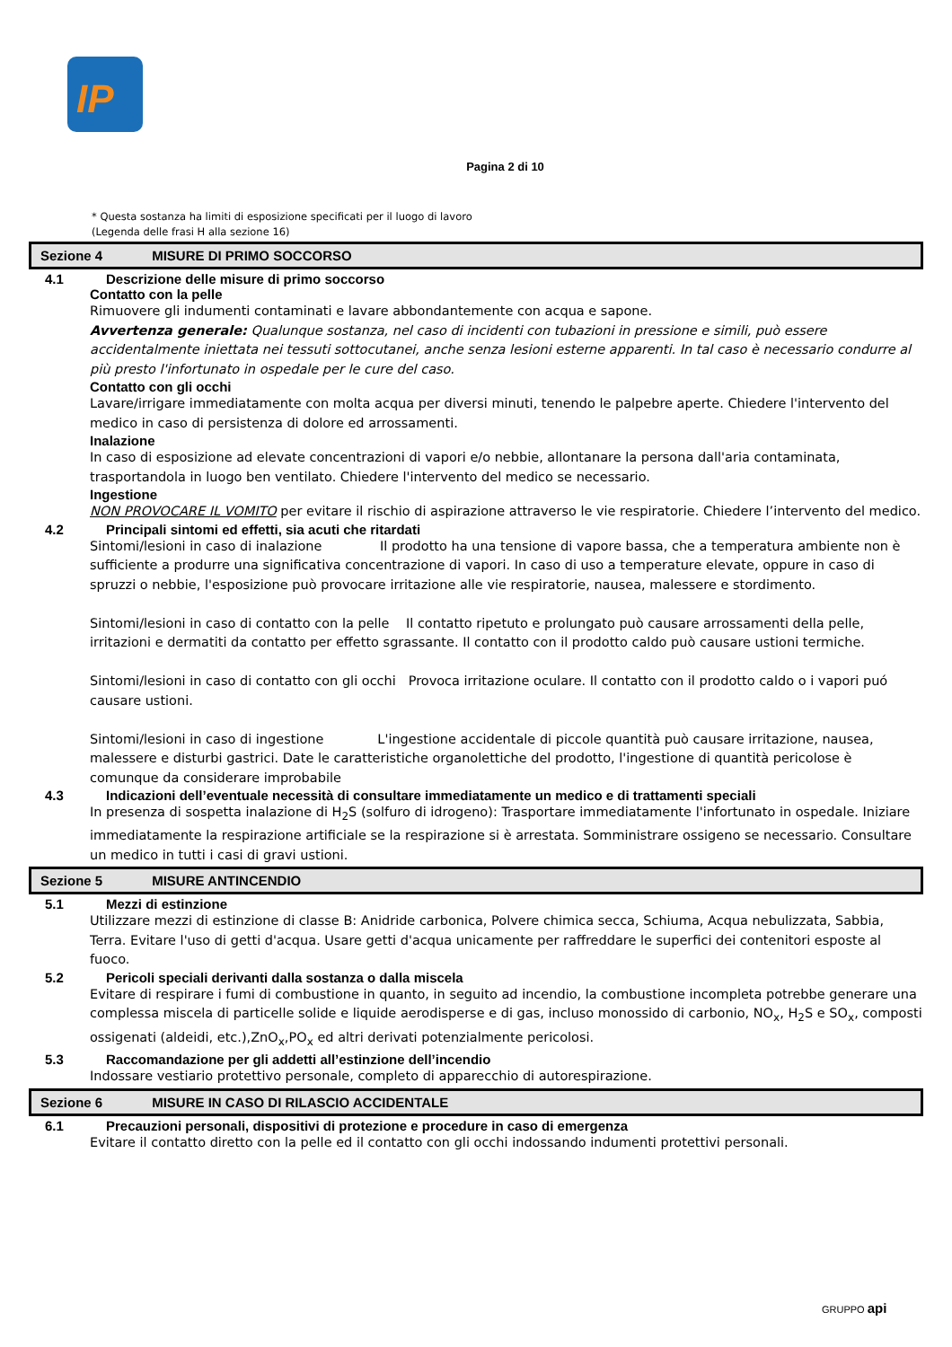IP
Pagina 2 di 10
* Questa sostanza ha limiti di esposizione specificati per il luogo di lavoro
(Legenda delle frasi H alla sezione 16)
Sezione 4 MISURE DI PRIMO SOCCORSO
4.1 Descrizione delle misure di primo soccorso
Contatto con la pelle
Rimuovere gli indumenti contaminati e lavare abbondantemente con acqua e sapone.
Avvertenza generale: Qualunque sostanza, nel caso di incidenti con tubazioni in pressione e simili, può essere accidentalmente iniettata nei tessuti sottocutanei, anche senza lesioni esterne apparenti. In tal caso è necessario condurre al più presto l'infortunato in ospedale per le cure del caso.
Contatto con gli occhi
Lavare/irrigare immediatamente con molta acqua per diversi minuti, tenendo le palpebre aperte. Chiedere l'intervento del medico in caso di persistenza di dolore ed arrossamenti.
Inalazione
In caso di esposizione ad elevate concentrazioni di vapori e/o nebbie, allontanare la persona dall'aria contaminata, trasportandola in luogo ben ventilato. Chiedere l'intervento del medico se necessario.
Ingestione
NON PROVOCARE IL VOMITO per evitare il rischio di aspirazione attraverso le vie respiratorie. Chiedere l’intervento del medico.
4.2 Principali sintomi ed effetti, sia acuti che ritardati
Sintomi/lesioni in caso di inalazione Il prodotto ha una tensione di vapore bassa, che a temperatura ambiente non è sufficiente a produrre una significativa concentrazione di vapori. In caso di uso a temperature elevate, oppure in caso di spruzzi o nebbie, l'esposizione può provocare irritazione alle vie respiratorie, nausea, malessere e stordimento.
Sintomi/lesioni in caso di contatto con la pelle Il contatto ripetuto e prolungato può causare arrossamenti della pelle, irritazioni e dermatiti da contatto per effetto sgrassante. Il contatto con il prodotto caldo può causare ustioni termiche.
Sintomi/lesioni in caso di contatto con gli occhi Provoca irritazione oculare. Il contatto con il prodotto caldo o i vapori puó causare ustioni.
Sintomi/lesioni in caso di ingestione L'ingestione accidentale di piccole quantità può causare irritazione, nausea, malessere e disturbi gastrici. Date le caratteristiche organolettiche del prodotto, l'ingestione di quantità pericolose è comunque da considerare improbabile
4.3 Indicazioni dell’eventuale necessità di consultare immediatamente un medico e di trattamenti speciali
In presenza di sospetta inalazione di H<sub>2</sub>S (solfuro di idrogeno): Trasportare immediatamente l'infortunato in ospedale. Iniziare immediatamente la respirazione artificiale se la respirazione si è arrestata. Somministrare ossigeno se necessario. Consultare un medico in tutti i casi di gravi ustioni.
Sezione 5 MISURE ANTINCENDIO
5.1 Mezzi di estinzione
Utilizzare mezzi di estinzione di classe B: Anidride carbonica, Polvere chimica secca, Schiuma, Acqua nebulizzata, Sabbia, Terra. Evitare l'uso di getti d'acqua. Usare getti d'acqua unicamente per raffreddare le superfici dei contenitori esposte al fuoco.
5.2 Pericoli speciali derivanti dalla sostanza o dalla miscela
Evitare di respirare i fumi di combustione in quanto, in seguito ad incendio, la combustione incompleta potrebbe generare una complessa miscela di particelle solide e liquide aerodisperse e di gas, incluso monossido di carbonio, NO<sub>x</sub>, H<sub>2</sub>S e SO<sub>x</sub>, composti ossigenati (aldeidi, etc.),ZnO<sub>x</sub>,PO<sub>x</sub> ed altri derivati potenzialmente pericolosi.
5.3 Raccomandazione per gli addetti all’estinzione dell’incendio
Indossare vestiario protettivo personale, completo di apparecchio di autorespirazione.
Sezione 6 MISURE IN CASO DI RILASCIO ACCIDENTALE
6.1 Precauzioni personali, dispositivi di protezione e procedure in caso di emergenza
Evitare il contatto diretto con la pelle ed il contatto con gli occhi indossando indumenti protettivi personali.
GRUPPO api